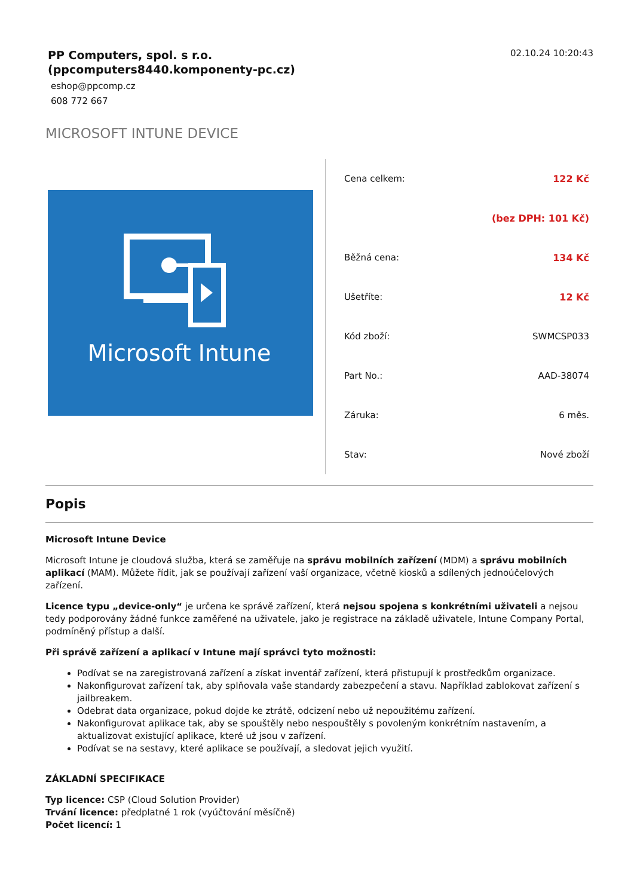PP Computers, spol. s r.o.
(ppcomputers8440.komponenty-pc.cz)
eshop@ppcomp.cz
608 772 667
02.10.24 10:20:43
MICROSOFT INTUNE DEVICE
Microsoft Intune
| Cena celkem: | 122 Kč |
| | (bez DPH: 101 Kč) |
| Běžná cena: | 134 Kč |
| Ušetříte: | 12 Kč |
| Kód zboží: | SWMCSP033 |
| Part No.: | AAD-38074 |
| Záruka: | 6 měs. |
| Stav: | Nové zboží |
Popis
Microsoft Intune Device
Microsoft Intune je cloudová služba, která se zaměřuje na správu mobilních zařízení (MDM) a správu mobilních aplikací (MAM). Můžete řídit, jak se používají zařízení vaší organizace, včetně kiosků a sdílených jednoúčelových zařízení.
Licence typu „device-only“ je určena ke správě zařízení, která nejsou spojena s konkrétními uživateli a nejsou tedy podporovány žádné funkce zaměřené na uživatele, jako je registrace na základě uživatele, Intune Company Portal, podmíněný přístup a další.
Při správě zařízení a aplikací v Intune mají správci tyto možnosti:
Podívat se na zaregistrovaná zařízení a získat inventář zařízení, která přistupují k prostředkům organizace.
Nakonfigurovat zařízení tak, aby splňovala vaše standardy zabezpečení a stavu. Například zablokovat zařízení s jailbreakem.
Odebrat data organizace, pokud dojde ke ztrátě, odcizení nebo už nepoužitému zařízení.
Nakonfigurovat aplikace tak, aby se spouštěly nebo nespouštěly s povoleným konkrétním nastavením, a aktualizovat existující aplikace, které už jsou v zařízení.
Podívat se na sestavy, které aplikace se používají, a sledovat jejich využití.
ZÁKLADNÍ SPECIFIKACE
Typ licence: CSP (Cloud Solution Provider)
Trvání licence: předplatné 1 rok (vyúčtování měsíčně)
Počet licencí: 1